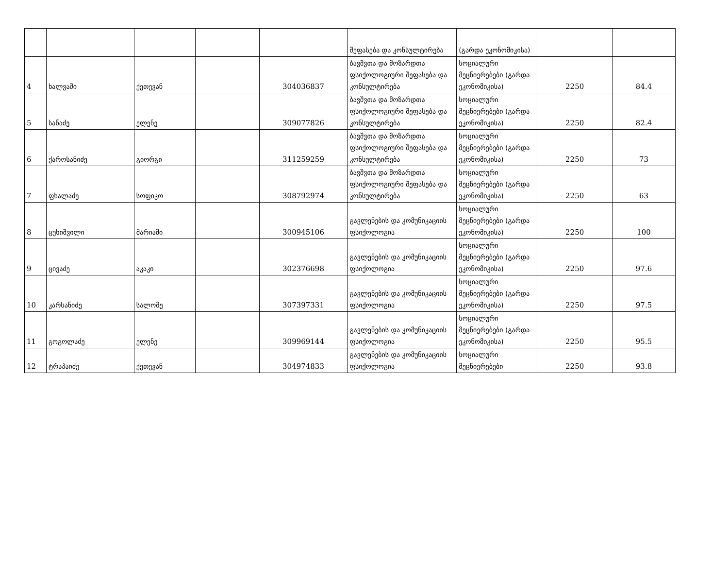| | | | | | შეფასება და კონსულტირება | (გარდა ეკონომიკისა) | | |
| 4 | ხალვაში | ქეთევან | | 304036837 | ბავშვთა და მოზარდთა ფსიქოლოგიური შეფასება და კონსულტირება | სოციალური მეცნიერებები (გარდა ეკონომიკისა) | 2250 | 84.4 |
| 5 | სანაძე | ელენე | | 309077826 | ბავშვთა და მოზარდთა ფსიქოლოგიური შეფასება და კონსულტირება | სოციალური მეცნიერებები (გარდა ეკონომიკისა) | 2250 | 82.4 |
| 6 | ქაროსანიძე | გიორგი | | 311259259 | ბავშვთა და მოზარდთა ფსიქოლოგიური შეფასება და კონსულტირება | სოციალური მეცნიერებები (გარდა ეკონომიკისა) | 2250 | 73 |
| 7 | ფხალაძე | სოფიკო | | 308792974 | ბავშვთა და მოზარდთა ფსიქოლოგიური შეფასება და კონსულტირება | სოციალური მეცნიერებები (გარდა ეკონომიკისა) | 2250 | 63 |
| 8 | ცუხიშვილი | მარიამი | | 300945106 | გავლენების და კომუნიკაციის ფსიქოლოგია | სოციალური მეცნიერებები (გარდა ეკონომიკისა) | 2250 | 100 |
| 9 | ცივაძე | აკაკი | | 302376698 | გავლენების და კომუნიკაციის ფსიქოლოგია | სოციალური მეცნიერებები (გარდა ეკონომიკისა) | 2250 | 97.6 |
| 10 | კარსანიძე | სალომე | | 307397331 | გავლენების და კომუნიკაციის ფსიქოლოგია | სოციალური მეცნიერებები (გარდა ეკონომიკისა) | 2250 | 97.5 |
| 11 | გოგოლაძე | ელენე | | 309969144 | გავლენების და კომუნიკაციის ფსიქოლოგია | სოციალური მეცნიერებები (გარდა ეკონომიკისა) | 2250 | 95.5 |
| 12 | ტრაპაიძე | ქეთევან | | 304974833 | გავლენების და კომუნიკაციის ფსიქოლოგია | სოციალური მეცნიერებები | 2250 | 93.8 |